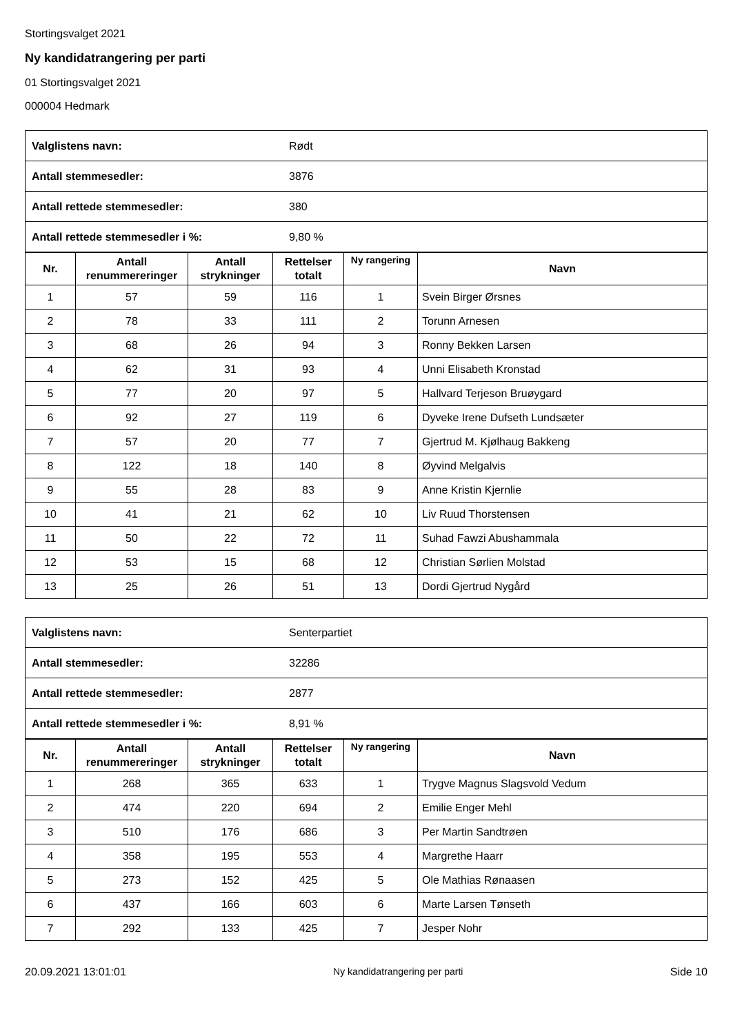Stortingsvalget 2021
Ny kandidatrangering per parti
01 Stortingsvalget 2021
000004 Hedmark
| Valglistens navn: | Rødt |
| Antall stemmesedler: | 3876 |
| Antall rettede stemmesedler: | 380 |
| Antall rettede stemmesedler i %: | 9,80 % |
| Nr. | Antall renummereringer | Antall strykninger | Rettelser totalt | Ny rangering | Navn |
| --- | --- | --- | --- | --- | --- |
| 1 | 57 | 59 | 116 | 1 | Svein Birger Ørsnes |
| 2 | 78 | 33 | 111 | 2 | Torunn Arnesen |
| 3 | 68 | 26 | 94 | 3 | Ronny Bekken Larsen |
| 4 | 62 | 31 | 93 | 4 | Unni Elisabeth Kronstad |
| 5 | 77 | 20 | 97 | 5 | Hallvard Terjeson Bruøygard |
| 6 | 92 | 27 | 119 | 6 | Dyveke Irene Dufseth Lundsæter |
| 7 | 57 | 20 | 77 | 7 | Gjertrud M. Kjølhaug Bakkeng |
| 8 | 122 | 18 | 140 | 8 | Øyvind Melgalvis |
| 9 | 55 | 28 | 83 | 9 | Anne Kristin Kjernlie |
| 10 | 41 | 21 | 62 | 10 | Liv Ruud Thorstensen |
| 11 | 50 | 22 | 72 | 11 | Suhad Fawzi Abushammala |
| 12 | 53 | 15 | 68 | 12 | Christian Sørlien Molstad |
| 13 | 25 | 26 | 51 | 13 | Dordi Gjertrud Nygård |
| Valglistens navn: | Senterpartiet |
| Antall stemmesedler: | 32286 |
| Antall rettede stemmesedler: | 2877 |
| Antall rettede stemmesedler i %: | 8,91 % |
| Nr. | Antall renummereringer | Antall strykninger | Rettelser totalt | Ny rangering | Navn |
| --- | --- | --- | --- | --- | --- |
| 1 | 268 | 365 | 633 | 1 | Trygve Magnus Slagsvold Vedum |
| 2 | 474 | 220 | 694 | 2 | Emilie Enger Mehl |
| 3 | 510 | 176 | 686 | 3 | Per Martin Sandtrøen |
| 4 | 358 | 195 | 553 | 4 | Margrethe Haarr |
| 5 | 273 | 152 | 425 | 5 | Ole Mathias Rønaasen |
| 6 | 437 | 166 | 603 | 6 | Marte Larsen Tønseth |
| 7 | 292 | 133 | 425 | 7 | Jesper Nohr |
20.09.2021 13:01:01 Ny kandidatrangering per parti Side 10